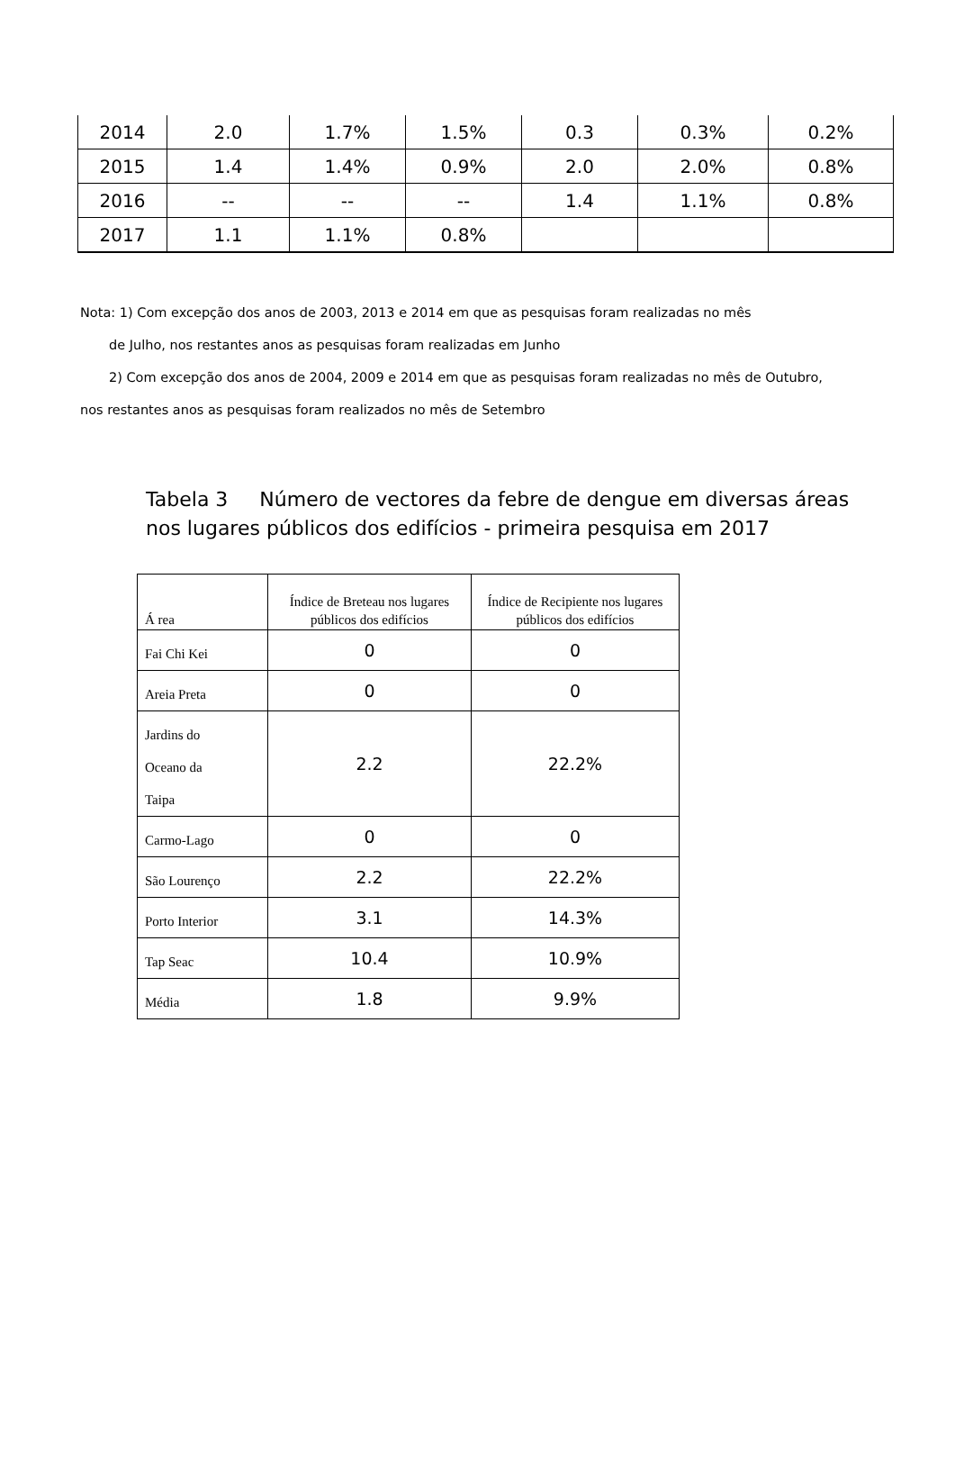| 2014 | 2.0 | 1.7% | 1.5% | 0.3 | 0.3% | 0.2% |
| 2015 | 1.4 | 1.4% | 0.9% | 2.0 | 2.0% | 0.8% |
| 2016 | -- | -- | -- | 1.4 | 1.1% | 0.8% |
| 2017 | 1.1 | 1.1% | 0.8% | | | |
Nota: 1) Com excepção dos anos de 2003, 2013 e 2014 em que as pesquisas foram realizadas no mês
de Julho, nos restantes anos as pesquisas foram realizadas em Junho
2) Com excepção dos anos de 2004, 2009 e 2014 em que as pesquisas foram realizadas no mês de Outubro,
nos restantes anos as pesquisas foram realizados no mês de Setembro
Tabela 3 Número de vectores da febre de dengue em diversas áreas
nos lugares públicos dos edifícios - primeira pesquisa em 2017
| Á rea | Índice de Breteau nos lugares públicos dos edifícios | Índice de Recipiente nos lugares públicos dos edifícios |
| --- | --- | --- |
| Fai Chi Kei | 0 | 0 |
| Areia Preta | 0 | 0 |
| Jardins do Oceano da Taipa | 2.2 | 22.2% |
| Carmo-Lago | 0 | 0 |
| São Lourenço | 2.2 | 22.2% |
| Porto Interior | 3.1 | 14.3% |
| Tap Seac | 10.4 | 10.9% |
| Média | 1.8 | 9.9% |